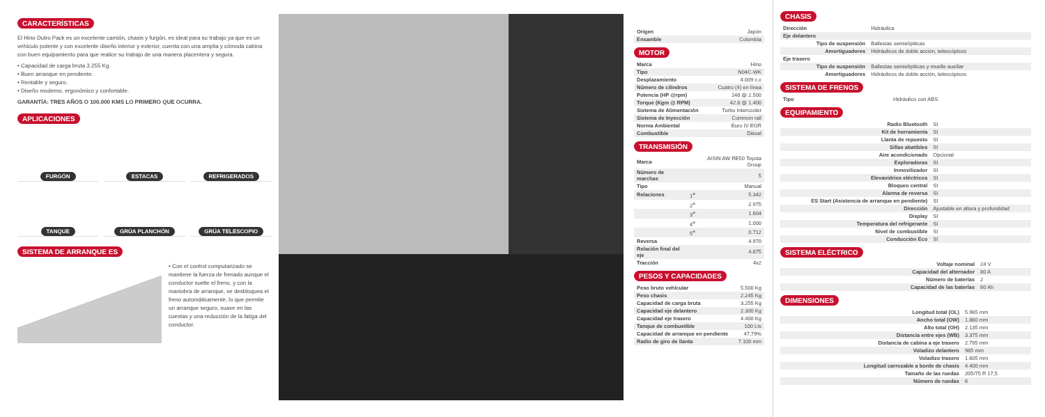CARACTERÍSTICAS
El Hino Dutro Pack es un excelente camión, chasis y furgón, es ideal para su trabajo ya que es un vehículo potente y con excelente diseño interior y exterior, cuenta con una amplia y cómoda cabina con buen equipamiento para que realice su trabajo de una manera placentera y segura.
• Capacidad de carga bruta 3.255 Kg.
• Buen arranque en pendiente.
• Rentable y seguro.
• Diseño moderno, ergonómico y confortable.
GARANTÍA: TRES AÑOS O 100.000 KMS LO PRIMERO QUE OCURRA.
APLICACIONES
FURGÓN
ESTACAS
REFRIGERADOS
TANQUE
GRÚA PLANCHÓN
GRÚA TELESCOPIO
SISTEMA DE ARRANQUE ES
• Con el control computarizado se mantiene la fuerza de frenado aunque el conductor suelte el freno, y con la maniobra de arranque, se desbloquea el freno automáticamente, lo que permite un arranque seguro, suave en las cuestas y una reducción de la fatiga del conductor.
| Origen | Japón |
| Ensamble | Colombia |
MOTOR
| Marca | Hino |
| Tipo | N04C-WK |
| Desplazamiento | 4.009 c.c |
| Número de cilindros | Cuatro (4) en línea |
| Potencia (HP @rpm) | 148 @ 2.500 |
| Torque (Kgm @ RPM) | 42.8 @ 1.400 |
| Sistema de Alimentación | Turbo Intercooler |
| Sistema de Inyección | Common rail |
| Norma Ambiental | Euro IV EGR |
| Combustible | Diésel |
TRANSMISIÓN
| Marca | | AISIN AW RE50 Toyota Group |
| Número de marchas | | 5 |
| Tipo | | Manual |
| Relaciones | 1<sup>a</sup> | 5.342 |
| | 2<sup>a</sup> | 2.975 |
| | 3<sup>a</sup> | 1.604 |
| | 4<sup>a</sup> | 1.000 |
| | 5<sup>a</sup> | 0.712 |
| Reversa | | 4.970 |
| Relación final del eje | | 4.875 |
| Tracción | | 4x2 |
PESOS Y CAPACIDADES
| Peso bruto vehícular | 5.500 Kg |
| Peso chasis | 2.245 Kg |
| Capacidad de carga bruta | 3.255 Kg |
| Capacidad eje delantero | 2.300 Kg |
| Capacidad eje trasero | 4.400 Kg |
| Tanque de combustible | 100 Lts |
| Capacidad de arranque en pendiente | 47,79% |
| Radio de giro de llanta | 7.100 mm |
CHASIS
| Dirección | Hidráulica |
| Eje delantero | |
| Tipo de suspensión | Ballestas semielípiticas |
| Amortiguadores | Hidráulicos de doble acción, telescópicos |
| Eje trasero | |
| Tipo de suspensión | Ballestas semielípiticas y muelle auxiliar |
| Amortiguadores | Hidráulicos de doble acción, telescópicos |
SISTEMA DE FRENOS
| Tipo | Hidráulico con ABS |
EQUIPAMIENTO
| Radio Bluetooth | SI |
| Kit de herramienta | SI |
| Llanta de repuesto | SI |
| Sillas abatibles | SI |
| Aire acondicionado | Opcional |
| Exploradoras | SI |
| Inmovilizador | SI |
| Elevavidrios eléctricos | SI |
| Bloqueo central | SI |
| Alarma de reversa | SI |
| ES Start (Asistencia de arranque en pendiente) | SI |
| Dirección | Ajustable en altura y profundidad |
| Display | SI |
| Temperatura del refrigerante | SI |
| Nivel de combustible | SI |
| Conducción Eco | SI |
SISTEMA ELÉCTRICO
| Voltaje nominal | 24 V |
| Capacidad del alternador | 80 A |
| Número de baterías | 2 |
| Capacidad de las baterías | 60 Ah |
DIMENSIONES
| Longitud total (OL) | 5.965 mm |
| Ancho total (OW) | 1.860 mm |
| Alto total (OH) | 2.135 mm |
| Distancia entre ejes (WB) | 3.375 mm |
| Distancia de cabina a eje trasero | 2.795 mm |
| Voladizo delantero | 985 mm |
| Voladizo trasero | 1.605 mm |
| Longitud carrozable a borde de chasis | 4.400 mm |
| Tamaño de las ruedas | 205/75 R 17,5 |
| Número de ruedas | 6 |